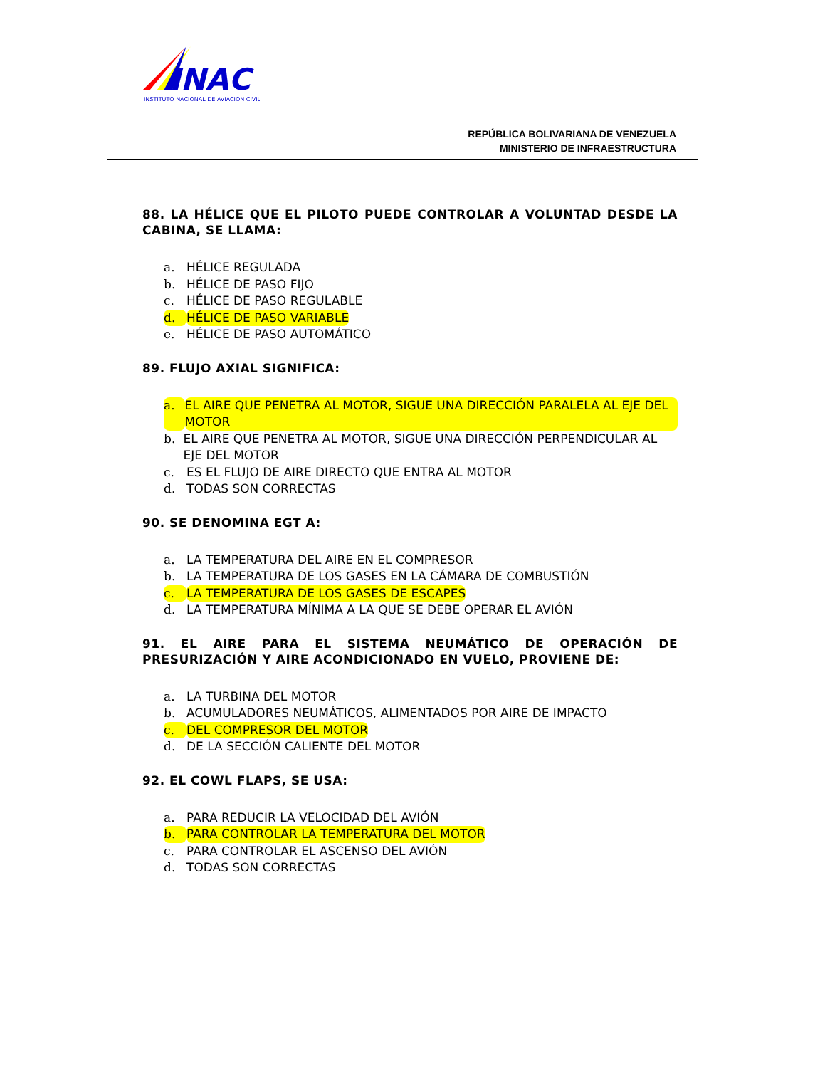INAC
INSTITUTO NACIONAL DE AVIACION CIVIL
REPÚBLICA BOLIVARIANA DE VENEZUELA
MINISTERIO DE INFRAESTRUCTURA
88. LA HÉLICE QUE EL PILOTO PUEDE CONTROLAR A VOLUNTAD DESDE LA CABINA, SE LLAMA:
a. HÉLICE REGULADA
b. HÉLICE DE PASO FIJO
c. HÉLICE DE PASO REGULABLE
d. HÉLICE DE PASO VARIABLE
e. HÉLICE DE PASO AUTOMÁTICO
89. FLUJO AXIAL SIGNIFICA:
a. EL AIRE QUE PENETRA AL MOTOR, SIGUE UNA DIRECCIÓN PARALELA AL EJE DEL MOTOR
b. EL AIRE QUE PENETRA AL MOTOR, SIGUE UNA DIRECCIÓN PERPENDICULAR AL EJE DEL MOTOR
c. ES EL FLUJO DE AIRE DIRECTO QUE ENTRA AL MOTOR
d. TODAS SON CORRECTAS
90. SE DENOMINA EGT A:
a. LA TEMPERATURA DEL AIRE EN EL COMPRESOR
b. LA TEMPERATURA DE LOS GASES EN LA CÁMARA DE COMBUSTIÓN
c. LA TEMPERATURA DE LOS GASES DE ESCAPES
d. LA TEMPERATURA MÍNIMA A LA QUE SE DEBE OPERAR EL AVIÓN
91. EL AIRE PARA EL SISTEMA NEUMÁTICO DE OPERACIÓN DE PRESURIZACIÓN Y AIRE ACONDICIONADO EN VUELO, PROVIENE DE:
a. LA TURBINA DEL MOTOR
b. ACUMULADORES NEUMÁTICOS, ALIMENTADOS POR AIRE DE IMPACTO
c. DEL COMPRESOR DEL MOTOR
d. DE LA SECCIÓN CALIENTE DEL MOTOR
92. EL COWL FLAPS, SE USA:
a. PARA REDUCIR LA VELOCIDAD DEL AVIÓN
b. PARA CONTROLAR LA TEMPERATURA DEL MOTOR
c. PARA CONTROLAR EL ASCENSO DEL AVIÓN
d. TODAS SON CORRECTAS